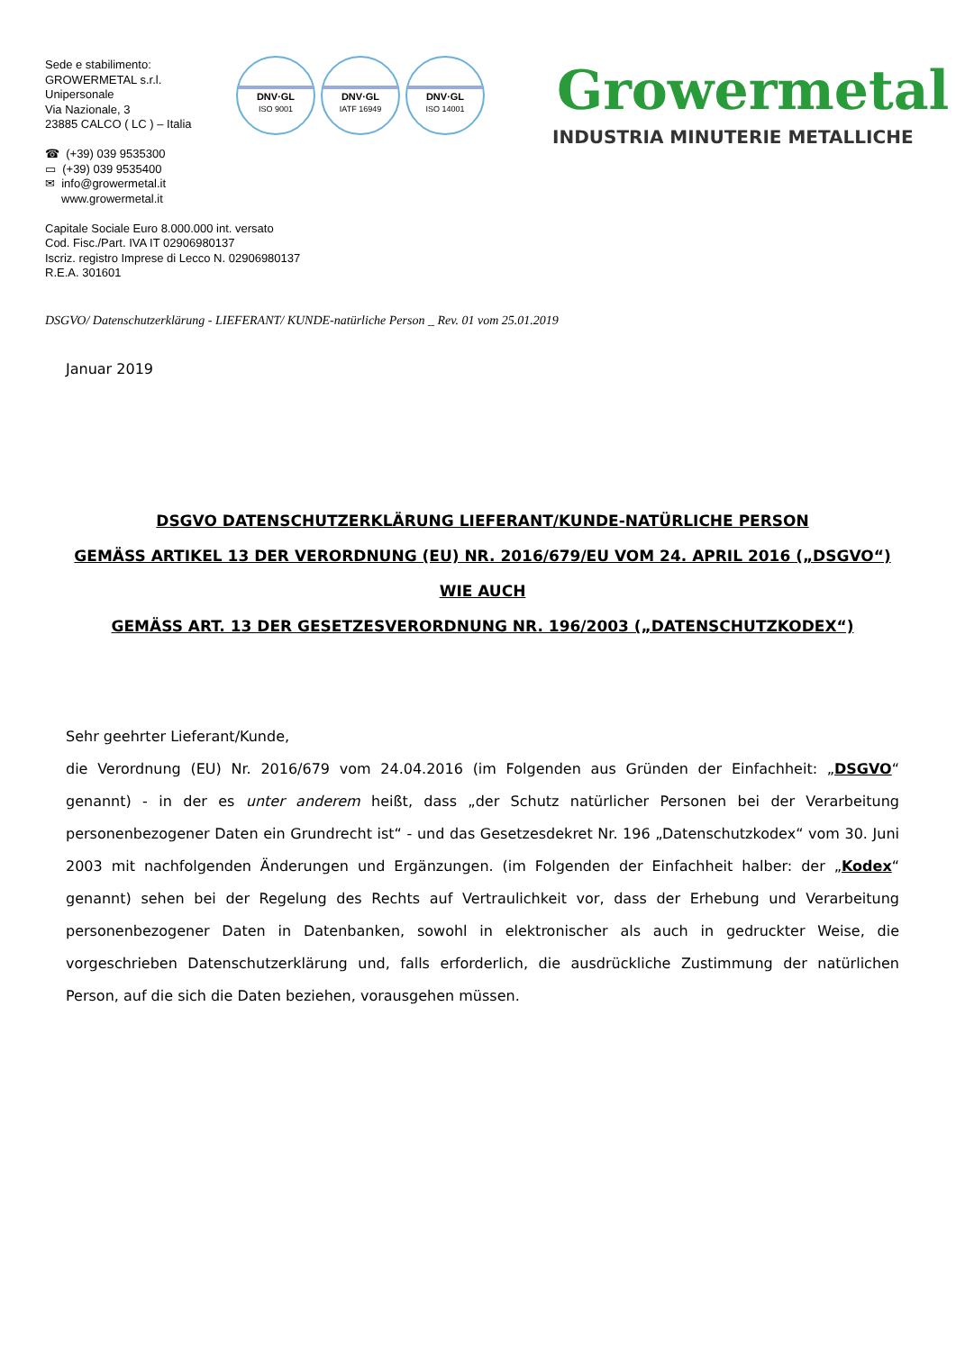Sede e stabilimento:
GROWERMETAL s.r.l.
Unipersonale
Via Nazionale, 3
23885 CALCO ( LC ) – Italia
☎ (+39) 039 9535300
▭ (+39) 039 9535400
✉ info@growermetal.it
www.growermetal.it
Capitale Sociale Euro 8.000.000 int. versato
Cod. Fisc./Part. IVA IT 02906980137
Iscriz. registro Imprese di Lecco N. 02906980137
R.E.A. 301601
DNV·GL
ISO 9001
DNV·GL
IATF 16949
DNV·GL
ISO 14001
Growermetal
INDUSTRIA MINUTERIE METALLICHE
DSGVO/ Datenschutzerklärung - LIEFERANT/ KUNDE-natürliche Person _ Rev. 01 vom 25.01.2019
Januar 2019
DSGVO DATENSCHUTZERKLÄRUNG LIEFERANT/KUNDE-NATÜRLICHE PERSON
GEMÄSS ARTIKEL 13 DER VERORDNUNG (EU) NR. 2016/679/EU VOM 24. APRIL 2016 („DSGVO“)
WIE AUCH
GEMÄSS ART. 13 DER GESETZESVERORDNUNG NR. 196/2003 („DATENSCHUTZKODEX“)
Sehr geehrter Lieferant/Kunde,
die Verordnung (EU) Nr. 2016/679 vom 24.04.2016 (im Folgenden aus Gründen der Einfachheit: „DSGVO“ genannt) - in der es unter anderem heißt, dass „der Schutz natürlicher Personen bei der Verarbeitung personenbezogener Daten ein Grundrecht ist“ - und das Gesetzesdekret Nr. 196 „Datenschutzkodex“ vom 30. Juni 2003 mit nachfolgenden Änderungen und Ergänzungen. (im Folgenden der Einfachheit halber: der „Kodex“ genannt) sehen bei der Regelung des Rechts auf Vertraulichkeit vor, dass der Erhebung und Verarbeitung personenbezogener Daten in Datenbanken, sowohl in elektronischer als auch in gedruckter Weise, die vorgeschrieben Datenschutzerklärung und, falls erforderlich, die ausdrückliche Zustimmung der natürlichen Person, auf die sich die Daten beziehen, vorausgehen müssen.